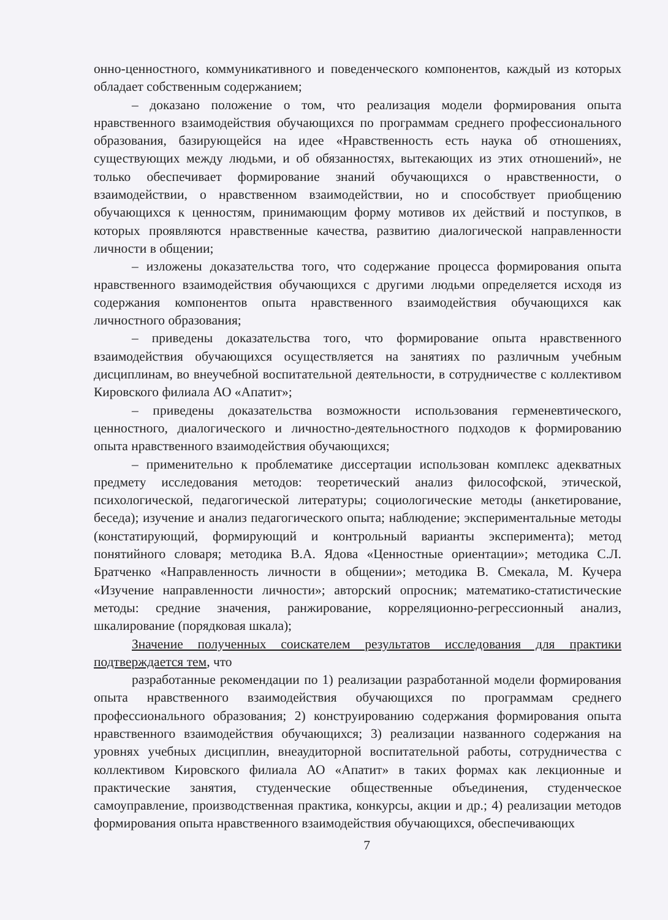онно-ценностного, коммуникативного и поведенческого компонентов, каждый из которых обладает собственным содержанием;
– доказано положение о том, что реализация модели формирования опыта нравственного взаимодействия обучающихся по программам среднего профессионального образования, базирующейся на идее «Нравственность есть наука об отношениях, существующих между людьми, и об обязанностях, вытекающих из этих отношений», не только обеспечивает формирование знаний обучающихся о нравственности, о взаимодействии, о нравственном взаимодействии, но и способствует приобщению обучающихся к ценностям, принимающим форму мотивов их действий и поступков, в которых проявляются нравственные качества, развитию диалогической направленности личности в общении;
– изложены доказательства того, что содержание процесса формирования опыта нравственного взаимодействия обучающихся с другими людьми определяется исходя из содержания компонентов опыта нравственного взаимодействия обучающихся как личностного образования;
– приведены доказательства того, что формирование опыта нравственного взаимодействия обучающихся осуществляется на занятиях по различным учебным дисциплинам, во внеучебной воспитательной деятельности, в сотрудничестве с коллективом Кировского филиала АО «Апатит»;
– приведены доказательства возможности использования герменевтического, ценностного, диалогического и личностно-деятельностного подходов к формированию опыта нравственного взаимодействия обучающихся;
– применительно к проблематике диссертации использован комплекс адекватных предмету исследования методов: теоретический анализ философской, этической, психологической, педагогической литературы; социологические методы (анкетирование, беседа); изучение и анализ педагогического опыта; наблюдение; экспериментальные методы (констатирующий, формирующий и контрольный варианты эксперимента); метод понятийного словаря; методика В.А. Ядова «Ценностные ориентации»; методика С.Л. Братченко «Направленность личности в общении»; методика В. Смекала, М. Кучера «Изучение направленности личности»; авторский опросник; математико-статистические методы: средние значения, ранжирование, корреляционно-регрессионный анализ, шкалирование (порядковая шкала);
Значение полученных соискателем результатов исследования для практики подтверждается тем, что
разработанные рекомендации по 1) реализации разработанной модели формирования опыта нравственного взаимодействия обучающихся по программам среднего профессионального образования; 2) конструированию содержания формирования опыта нравственного взаимодействия обучающихся; 3) реализации названного содержания на уровнях учебных дисциплин, внеаудиторной воспитательной работы, сотрудничества с коллективом Кировского филиала АО «Апатит» в таких формах как лекционные и практические занятия, студенческие общественные объединения, студенческое самоуправление, производственная практика, конкурсы, акции и др.; 4) реализации методов формирования опыта нравственного взаимодействия обучающихся, обеспечивающих
7